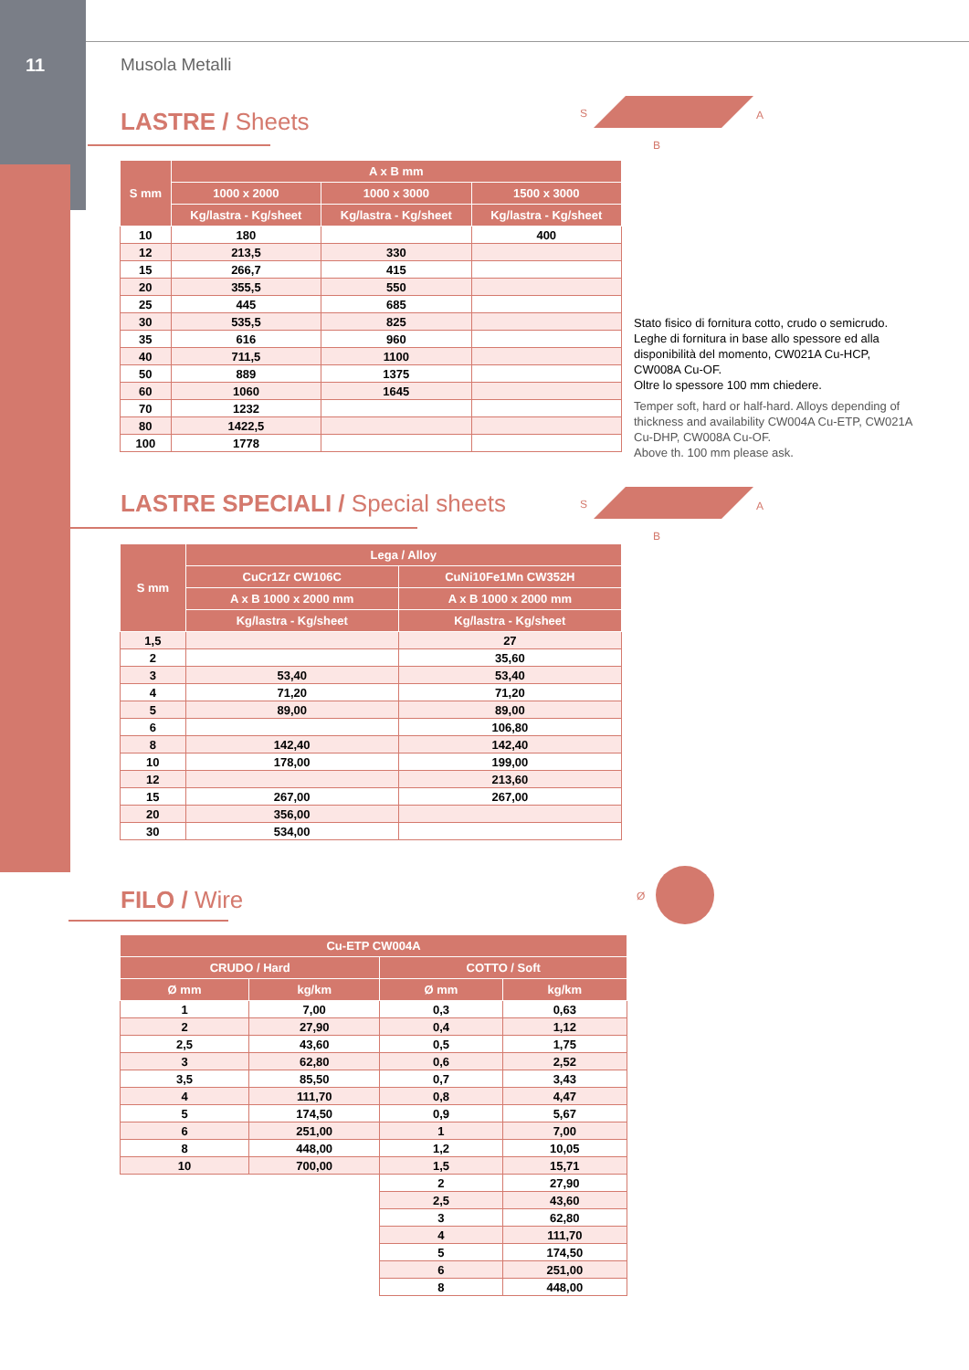11 Musola Metalli
LASTRE / Sheets
S
B
A
| S mm | A x B mm | | |
| --- | --- | --- | --- |
| | 1000 x 2000 | 1000 x 3000 | 1500 x 3000 |
| | Kg/lastra - Kg/sheet | Kg/lastra - Kg/sheet | Kg/lastra - Kg/sheet |
| 10 | 180 | | 400 |
| 12 | 213,5 | 330 | |
| 15 | 266,7 | 415 | |
| 20 | 355,5 | 550 | |
| 25 | 445 | 685 | |
| 30 | 535,5 | 825 | |
| 35 | 616 | 960 | |
| 40 | 711,5 | 1100 | |
| 50 | 889 | 1375 | |
| 60 | 1060 | 1645 | |
| 70 | 1232 | | |
| 80 | 1422,5 | | |
| 100 | 1778 | | |
Stato fisico di fornitura cotto, crudo o semicrudo. Leghe di fornitura in base allo spessore ed alla disponibilità del momento, CW021A Cu-HCP, CW008A Cu-OF.
Oltre lo spessore 100 mm chiedere.
Temper soft, hard or half-hard. Alloys depending of thickness and availability CW004A Cu-ETP, CW021A Cu-DHP, CW008A Cu-OF.
Above th. 100 mm please ask.
LASTRE SPECIALI / Special sheets
S
B
A
| S mm | Lega / Alloy | |
| --- | --- | --- |
| | CuCr1Zr CW106C | CuNi10Fe1Mn CW352H |
| | A x B 1000 x 2000 mm | A x B 1000 x 2000 mm |
| | Kg/lastra - Kg/sheet | Kg/lastra - Kg/sheet |
| 1,5 | | 27 |
| 2 | | 35,60 |
| 3 | 53,40 | 53,40 |
| 4 | 71,20 | 71,20 |
| 5 | 89,00 | 89,00 |
| 6 | | 106,80 |
| 8 | 142,40 | 142,40 |
| 10 | 178,00 | 199,00 |
| 12 | | 213,60 |
| 15 | 267,00 | 267,00 |
| 20 | 356,00 | |
| 30 | 534,00 | |
FILO / Wire
Ø
| Cu-ETP CW004A | | | |
| --- | --- | --- | --- |
| CRUDO / Hard | | COTTO / Soft | |
| Ø mm | kg/km | Ø mm | kg/km |
| 1 | 7,00 | 0,3 | 0,63 |
| 2 | 27,90 | 0,4 | 1,12 |
| 2,5 | 43,60 | 0,5 | 1,75 |
| 3 | 62,80 | 0,6 | 2,52 |
| 3,5 | 85,50 | 0,7 | 3,43 |
| 4 | 111,70 | 0,8 | 4,47 |
| 5 | 174,50 | 0,9 | 5,67 |
| 6 | 251,00 | 1 | 7,00 |
| 8 | 448,00 | 1,2 | 10,05 |
| 10 | 700,00 | 1,5 | 15,71 |
| | | 2 | 27,90 |
| | | 2,5 | 43,60 |
| | | 3 | 62,80 |
| | | 4 | 111,70 |
| | | 5 | 174,50 |
| | | 6 | 251,00 |
| | | 8 | 448,00 |